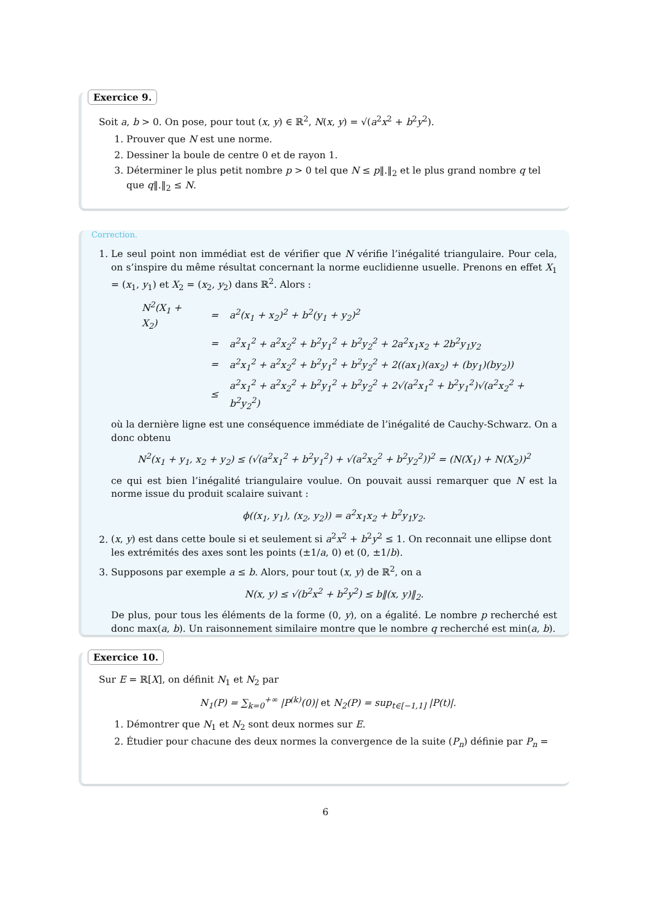Exercice 9.
Soit a, b > 0. On pose, pour tout (x, y) ∈ ℝ<sup>2</sup>, N(x, y) = √(a<sup>2</sup>x<sup>2</sup> + b<sup>2</sup>y<sup>2</sup>).
1. Prouver que N est une norme.
2. Dessiner la boule de centre 0 et de rayon 1.
3. Déterminer le plus petit nombre p > 0 tel que N ≤ p‖.‖<sub>2</sub> et le plus grand nombre q tel que q‖.‖<sub>2</sub> ≤ N.
Correction.
1. Le seul point non immédiat est de vérifier que N vérifie l’inégalité triangulaire. Pour cela, on s’inspire du même résultat concernant la norme euclidienne usuelle. Prenons en effet X<sub>1</sub> = (x<sub>1</sub>, y<sub>1</sub>) et X<sub>2</sub> = (x<sub>2</sub>, y<sub>2</sub>) dans ℝ<sup>2</sup>. Alors :
| N<sup>2</sup>(X<sub>1</sub> + X<sub>2</sub>) | = | a<sup>2</sup>(x<sub>1</sub> + x<sub>2</sub>)<sup>2</sup> + b<sup>2</sup>(y<sub>1</sub> + y<sub>2</sub>)<sup>2</sup> |
| | = | a<sup>2</sup>x<sub>1</sub><sup>2</sup> + a<sup>2</sup>x<sub>2</sub><sup>2</sup> + b<sup>2</sup>y<sub>1</sub><sup>2</sup> + b<sup>2</sup>y<sub>2</sub><sup>2</sup> + 2a<sup>2</sup>x<sub>1</sub>x<sub>2</sub> + 2b<sup>2</sup>y<sub>1</sub>y<sub>2</sub> |
| | = | a<sup>2</sup>x<sub>1</sub><sup>2</sup> + a<sup>2</sup>x<sub>2</sub><sup>2</sup> + b<sup>2</sup>y<sub>1</sub><sup>2</sup> + b<sup>2</sup>y<sub>2</sub><sup>2</sup> + 2((ax<sub>1</sub>)(ax<sub>2</sub>) + (by<sub>1</sub>)(by<sub>2</sub>)) |
| | ≤ | a<sup>2</sup>x<sub>1</sub><sup>2</sup> + a<sup>2</sup>x<sub>2</sub><sup>2</sup> + b<sup>2</sup>y<sub>1</sub><sup>2</sup> + b<sup>2</sup>y<sub>2</sub><sup>2</sup> + 2√(a<sup>2</sup>x<sub>1</sub><sup>2</sup> + b<sup>2</sup>y<sub>1</sub><sup>2</sup>)√(a<sup>2</sup>x<sub>2</sub><sup>2</sup> + b<sup>2</sup>y<sub>2</sub><sup>2</sup>) |
où la dernière ligne est une conséquence immédiate de l’inégalité de Cauchy-Schwarz. On a donc obtenu
N<sup>2</sup>(x<sub>1</sub> + y<sub>1</sub>, x<sub>2</sub> + y<sub>2</sub>) ≤ (√(a<sup>2</sup>x<sub>1</sub><sup>2</sup> + b<sup>2</sup>y<sub>1</sub><sup>2</sup>) + √(a<sup>2</sup>x<sub>2</sub><sup>2</sup> + b<sup>2</sup>y<sub>2</sub><sup>2</sup>))<sup>2</sup> = (N(X<sub>1</sub>) + N(X<sub>2</sub>))<sup>2</sup>
ce qui est bien l’inégalité triangulaire voulue. On pouvait aussi remarquer que N est la norme issue du produit scalaire suivant :
ϕ((x<sub>1</sub>, y<sub>1</sub>), (x<sub>2</sub>, y<sub>2</sub>)) = a<sup>2</sup>x<sub>1</sub>x<sub>2</sub> + b<sup>2</sup>y<sub>1</sub>y<sub>2</sub>.
2. (x, y) est dans cette boule si et seulement si a<sup>2</sup>x<sup>2</sup> + b<sup>2</sup>y<sup>2</sup> ≤ 1. On reconnait une ellipse dont les extrémités des axes sont les points (±1/a, 0) et (0, ±1/b).
3. Supposons par exemple a ≤ b. Alors, pour tout (x, y) de ℝ<sup>2</sup>, on a
N(x, y) ≤ √(b<sup>2</sup>x<sup>2</sup> + b<sup>2</sup>y<sup>2</sup>) ≤ b‖(x, y)‖<sub>2</sub>.
De plus, pour tous les éléments de la forme (0, y), on a égalité. Le nombre p recherché est donc max(a, b). Un raisonnement similaire montre que le nombre q recherché est min(a, b).
Exercice 10.
Sur E = ℝ[X], on définit N<sub>1</sub> et N<sub>2</sub> par
N<sub>1</sub>(P) = ∑<sub>k=0</sub><sup>+∞</sup> |P<sup>(k)</sup>(0)| et N<sub>2</sub>(P) = sup<sub>t∈[−1,1]</sub> |P(t)|.
1. Démontrer que N<sub>1</sub> et N<sub>2</sub> sont deux normes sur E.
2. Étudier pour chacune des deux normes la convergence de la suite (P<sub>n</sub>) définie par P<sub>n</sub> =
6